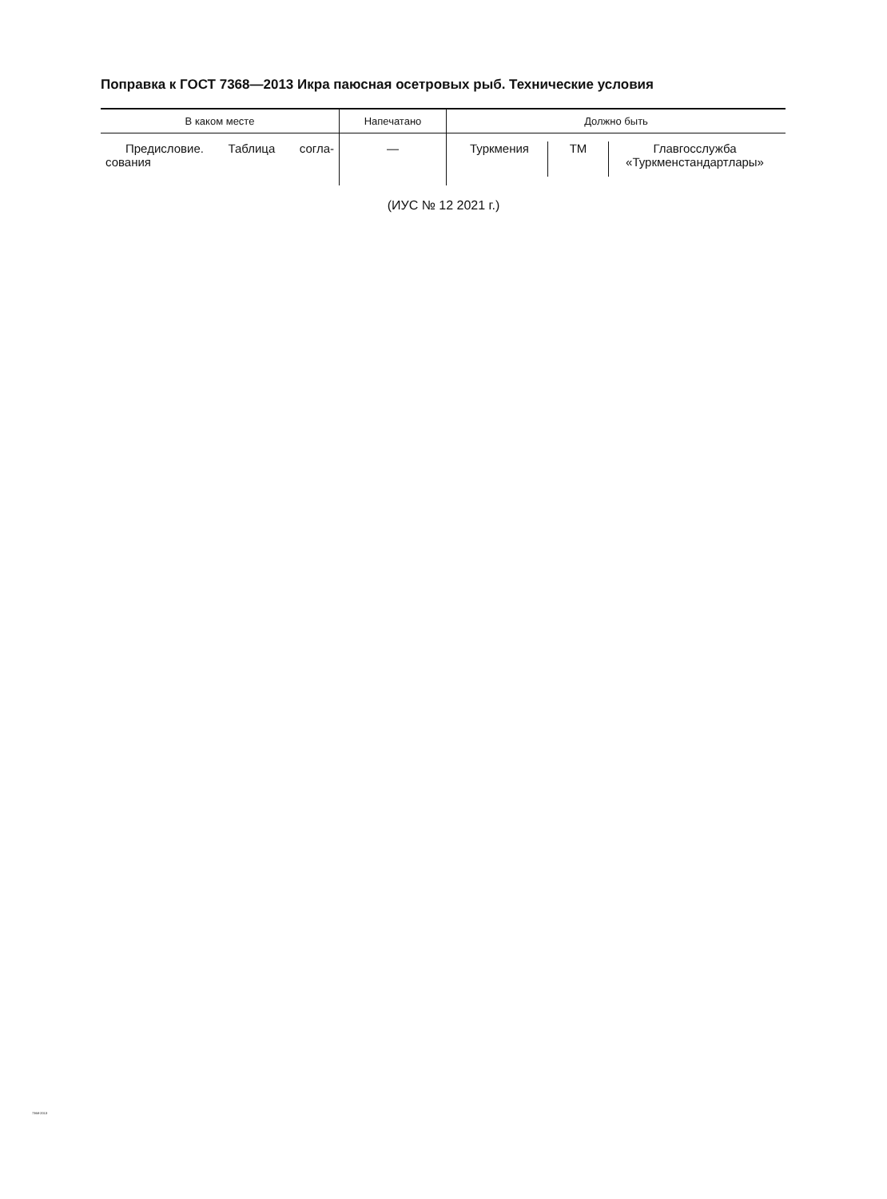Поправка к ГОСТ 7368—2013 Икра паюсная осетровых рыб. Технические условия
| В каком месте | Напечатано | Должно быть |
| --- | --- | --- |
| Предисловие. Таблица согла-сования | — | Туркмения ТМ Главгосслужба «Туркменстандартлары» |
(ИУС № 12 2021 г.)
7368-2013